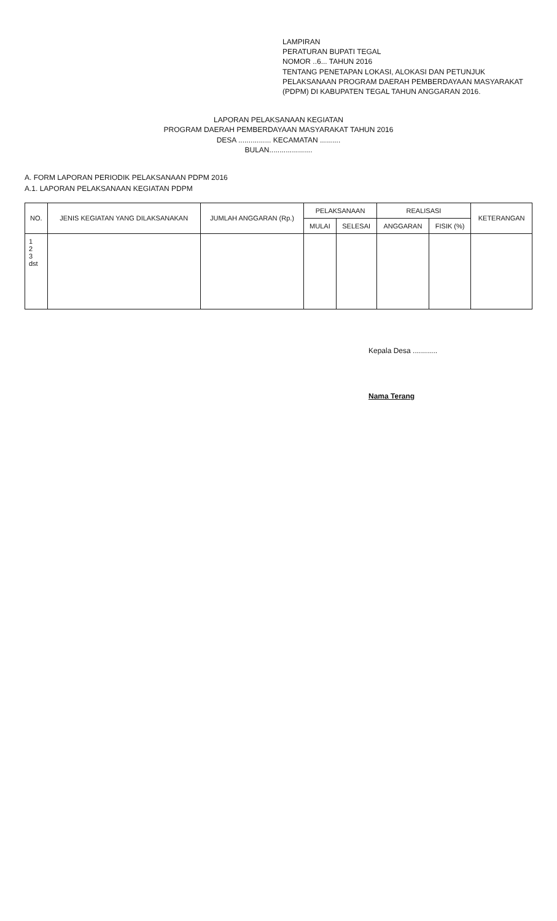LAMPIRAN
PERATURAN BUPATI TEGAL
NOMOR ..6... TAHUN 2016
TENTANG PENETAPAN LOKASI, ALOKASI DAN PETUNJUK PELAKSANAAN PROGRAM DAERAH PEMBERDAYAAN MASYARAKAT (PDPM) DI KABUPATEN TEGAL TAHUN ANGGARAN 2016.
LAPORAN PELAKSANAAN KEGIATAN
PROGRAM DAERAH PEMBERDAYAAN MASYARAKAT TAHUN 2016
DESA ................ KECAMATAN ..........
BULAN.....................
A. FORM LAPORAN PERIODIK PELAKSANAAN PDPM 2016
A.1. LAPORAN PELAKSANAAN KEGIATAN PDPM
| NO. | JENIS KEGIATAN YANG DILAKSANAKAN | JUMLAH ANGGARAN (Rp.) | PELAKSANAAN | | REALISASI | | KETERANGAN |
| --- | --- | --- | --- | --- | --- | --- | --- |
| | | | MULAI | SELESAI | ANGGARAN | FISIK (%) | |
| 1 2 3 dst | | | | | | | |
Kepala Desa ............
Nama Terang